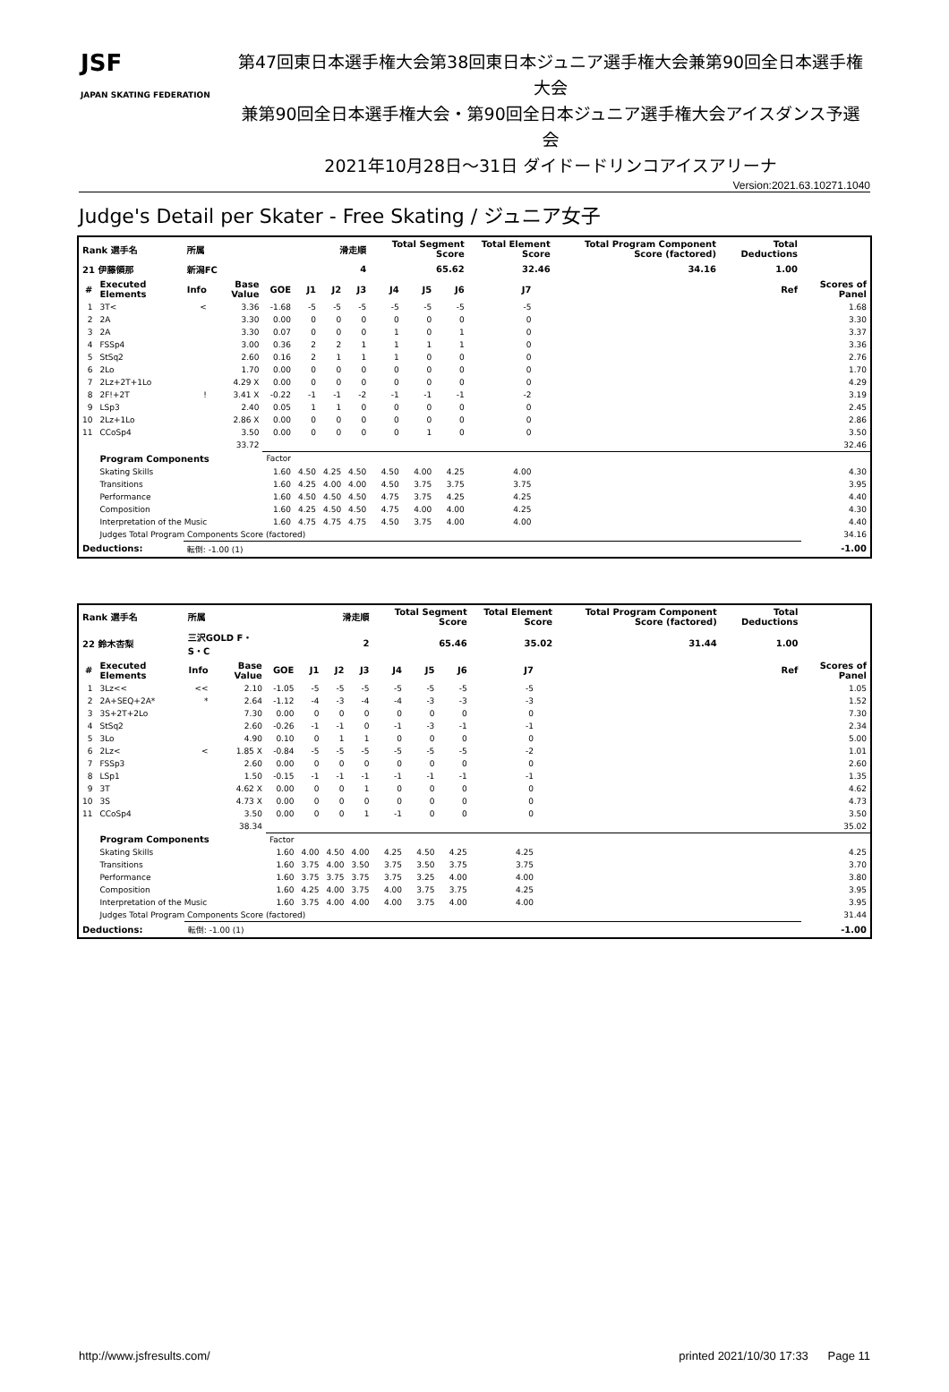JSF
JAPAN SKATING FEDERATION
第47回東日本選手権大会第38回東日本ジュニア選手権大会兼第90回全日本選手権大会
兼第90回全日本選手権大会・第90回全日本ジュニア選手権大会アイスダンス予選会
2021年10月28日～31日 ダイドードリンコアイスアリーナ
Version:2021.63.10271.1040
Judge's Detail per Skater - Free Skating / ジュニア女子
| Rank 選手名 | | 所属 | | 滑走順 | | | | Total Segment Score | | | Total Element Score | | Total Program Component Score (factored) | | Total Deductions | |
| --- | --- | --- | --- | --- | --- | --- | --- | --- | --- | --- | --- | --- | --- | --- | --- | --- |
| 21 伊藤領那 | | 新潟FC | | 4 | | | | 65.62 | | | 32.46 | | 34.16 | | 1.00 | |
| # | Executed Elements | Info | Base Value | GOE | J1 | J2 | J3 | J4 | J5 | J6 | J7 | | | | Ref | Scores of Panel |
| 1 | 3T< | < | 3.36 | -1.68 | -5 | -5 | -5 | -5 | -5 | -5 | -5 | | | | | 1.68 |
| 2 | 2A | | 3.30 | 0.00 | 0 | 0 | 0 | 0 | 0 | 0 | 0 | | | | | 3.30 |
| 3 | 2A | | 3.30 | 0.07 | 0 | 0 | 0 | 1 | 0 | 1 | 0 | | | | | 3.37 |
| 4 | FSSp4 | | 3.00 | 0.36 | 2 | 2 | 1 | 1 | 1 | 1 | 0 | | | | | 3.36 |
| 5 | StSq2 | | 2.60 | 0.16 | 2 | 1 | 1 | 1 | 0 | 0 | 0 | | | | | 2.76 |
| 6 | 2Lo | | 1.70 | 0.00 | 0 | 0 | 0 | 0 | 0 | 0 | 0 | | | | | 1.70 |
| 7 | 2Lz+2T+1Lo | | 4.29 X | 0.00 | 0 | 0 | 0 | 0 | 0 | 0 | 0 | | | | | 4.29 |
| 8 | 2F!+2T | ! | 3.41 X | -0.22 | -1 | -1 | -2 | -1 | -1 | -1 | -2 | | | | | 3.19 |
| 9 | LSp3 | | 2.40 | 0.05 | 1 | 1 | 0 | 0 | 0 | 0 | 0 | | | | | 2.45 |
| 10 | 2Lz+1Lo | | 2.86 X | 0.00 | 0 | 0 | 0 | 0 | 0 | 0 | 0 | | | | | 2.86 |
| 11 | CCoSp4 | | 3.50 | 0.00 | 0 | 0 | 0 | 0 | 1 | 0 | 0 | | | | | 3.50 |
| | | | 33.72 | | | | | | | | | | | | | 32.46 |
| | Program Components | | | Factor | | | | | | | | | | | | |
| | Skating Skills | | | 1.60 | 4.50 | 4.25 | 4.50 | 4.50 | 4.00 | 4.25 | 4.00 | | | | | 4.30 |
| | Transitions | | | 1.60 | 4.25 | 4.00 | 4.00 | 4.50 | 3.75 | 3.75 | 3.75 | | | | | 3.95 |
| | Performance | | | 1.60 | 4.50 | 4.50 | 4.50 | 4.75 | 3.75 | 4.25 | 4.25 | | | | | 4.40 |
| | Composition | | | 1.60 | 4.25 | 4.50 | 4.50 | 4.75 | 4.00 | 4.00 | 4.25 | | | | | 4.30 |
| | Interpretation of the Music | | | 1.60 | 4.75 | 4.75 | 4.75 | 4.50 | 3.75 | 4.00 | 4.00 | | | | | 4.40 |
| | Judges Total Program Components Score (factored) | | | | | | | | | | | | | | | 34.16 |
| Deductions: | | 転倒: -1.00 (1) | | | | | | | | | | | | | | -1.00 |
| Rank 選手名 | | 所属 | | 滑走順 | | | | Total Segment Score | | | Total Element Score | | Total Program Component Score (factored) | | Total Deductions | |
| --- | --- | --- | --- | --- | --- | --- | --- | --- | --- | --- | --- | --- | --- | --- | --- | --- |
| 22 鈴木杏梨 | | 三沢GOLD F・S・C | | 2 | | | | 65.46 | | | 35.02 | | 31.44 | | 1.00 | |
| # | Executed Elements | Info | Base Value | GOE | J1 | J2 | J3 | J4 | J5 | J6 | J7 | | | | Ref | Scores of Panel |
| 1 | 3Lz<< | << | 2.10 | -1.05 | -5 | -5 | -5 | -5 | -5 | -5 | -5 | | | | | 1.05 |
| 2 | 2A+SEQ+2A* | * | 2.64 | -1.12 | -4 | -3 | -4 | -4 | -3 | -3 | -3 | | | | | 1.52 |
| 3 | 3S+2T+2Lo | | 7.30 | 0.00 | 0 | 0 | 0 | 0 | 0 | 0 | 0 | | | | | 7.30 |
| 4 | StSq2 | | 2.60 | -0.26 | -1 | -1 | 0 | -1 | -3 | -1 | -1 | | | | | 2.34 |
| 5 | 3Lo | | 4.90 | 0.10 | 0 | 1 | 1 | 0 | 0 | 0 | 0 | | | | | 5.00 |
| 6 | 2Lz< | < | 1.85 X | -0.84 | -5 | -5 | -5 | -5 | -5 | -5 | -2 | | | | | 1.01 |
| 7 | FSSp3 | | 2.60 | 0.00 | 0 | 0 | 0 | 0 | 0 | 0 | 0 | | | | | 2.60 |
| 8 | LSp1 | | 1.50 | -0.15 | -1 | -1 | -1 | -1 | -1 | -1 | -1 | | | | | 1.35 |
| 9 | 3T | | 4.62 X | 0.00 | 0 | 0 | 1 | 0 | 0 | 0 | 0 | | | | | 4.62 |
| 10 | 3S | | 4.73 X | 0.00 | 0 | 0 | 0 | 0 | 0 | 0 | 0 | | | | | 4.73 |
| 11 | CCoSp4 | | 3.50 | 0.00 | 0 | 0 | 1 | -1 | 0 | 0 | 0 | | | | | 3.50 |
| | | | 38.34 | | | | | | | | | | | | | 35.02 |
| | Program Components | | | Factor | | | | | | | | | | | | |
| | Skating Skills | | | 1.60 | 4.00 | 4.50 | 4.00 | 4.25 | 4.50 | 4.25 | 4.25 | | | | | 4.25 |
| | Transitions | | | 1.60 | 3.75 | 4.00 | 3.50 | 3.75 | 3.50 | 3.75 | 3.75 | | | | | 3.70 |
| | Performance | | | 1.60 | 3.75 | 3.75 | 3.75 | 3.75 | 3.25 | 4.00 | 4.00 | | | | | 3.80 |
| | Composition | | | 1.60 | 4.25 | 4.00 | 3.75 | 4.00 | 3.75 | 3.75 | 4.25 | | | | | 3.95 |
| | Interpretation of the Music | | | 1.60 | 3.75 | 4.00 | 4.00 | 4.00 | 3.75 | 4.00 | 4.00 | | | | | 3.95 |
| | Judges Total Program Components Score (factored) | | | | | | | | | | | | | | | 31.44 |
| Deductions: | | 転倒: -1.00 (1) | | | | | | | | | | | | | | -1.00 |
http://www.jsfresults.com/ printed 2021/10/30 17:33 Page 11